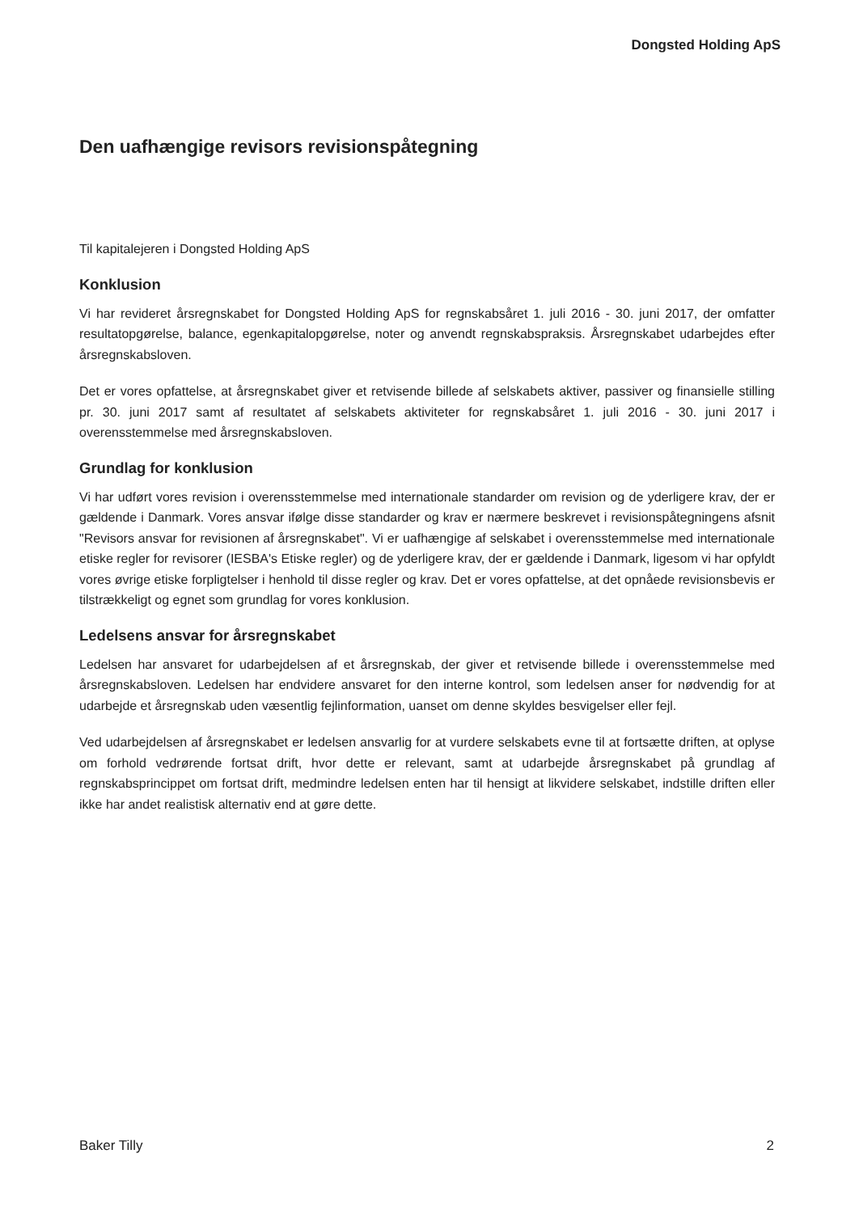Dongsted Holding ApS
Den uafhængige revisors revisionspåtegning
Til kapitalejeren i Dongsted Holding ApS
Konklusion
Vi har revideret årsregnskabet for Dongsted Holding ApS for regnskabsåret 1. juli 2016 - 30. juni 2017, der omfatter resultatopgørelse, balance, egenkapitalopgørelse, noter og anvendt regnskabspraksis. Årsregnskabet udarbejdes efter årsregnskabsloven.
Det er vores opfattelse, at årsregnskabet giver et retvisende billede af selskabets aktiver, passiver og finansielle stilling pr. 30. juni 2017 samt af resultatet af selskabets aktiviteter for regnskabsåret 1. juli 2016 - 30. juni 2017 i overensstemmelse med årsregnskabsloven.
Grundlag for konklusion
Vi har udført vores revision i overensstemmelse med internationale standarder om revision og de yderligere krav, der er gældende i Danmark. Vores ansvar ifølge disse standarder og krav er nærmere beskrevet i revisionspåtegningens afsnit "Revisors ansvar for revisionen af årsregnskabet". Vi er uafhængige af selskabet i overensstemmelse med internationale etiske regler for revisorer (IESBA's Etiske regler) og de yderligere krav, der er gældende i Danmark, ligesom vi har opfyldt vores øvrige etiske forpligtelser i henhold til disse regler og krav. Det er vores opfattelse, at det opnåede revisionsbevis er tilstrækkeligt og egnet som grundlag for vores konklusion.
Ledelsens ansvar for årsregnskabet
Ledelsen har ansvaret for udarbejdelsen af et årsregnskab, der giver et retvisende billede i overensstemmelse med årsregnskabsloven. Ledelsen har endvidere ansvaret for den interne kontrol, som ledelsen anser for nødvendig for at udarbejde et årsregnskab uden væsentlig fejlinformation, uanset om denne skyldes besvigelser eller fejl.
Ved udarbejdelsen af årsregnskabet er ledelsen ansvarlig for at vurdere selskabets evne til at fortsætte driften, at oplyse om forhold vedrørende fortsat drift, hvor dette er relevant, samt at udarbejde årsregnskabet på grundlag af regnskabsprincippet om fortsat drift, medmindre ledelsen enten har til hensigt at likvidere selskabet, indstille driften eller ikke har andet realistisk alternativ end at gøre dette.
Baker Tilly 2